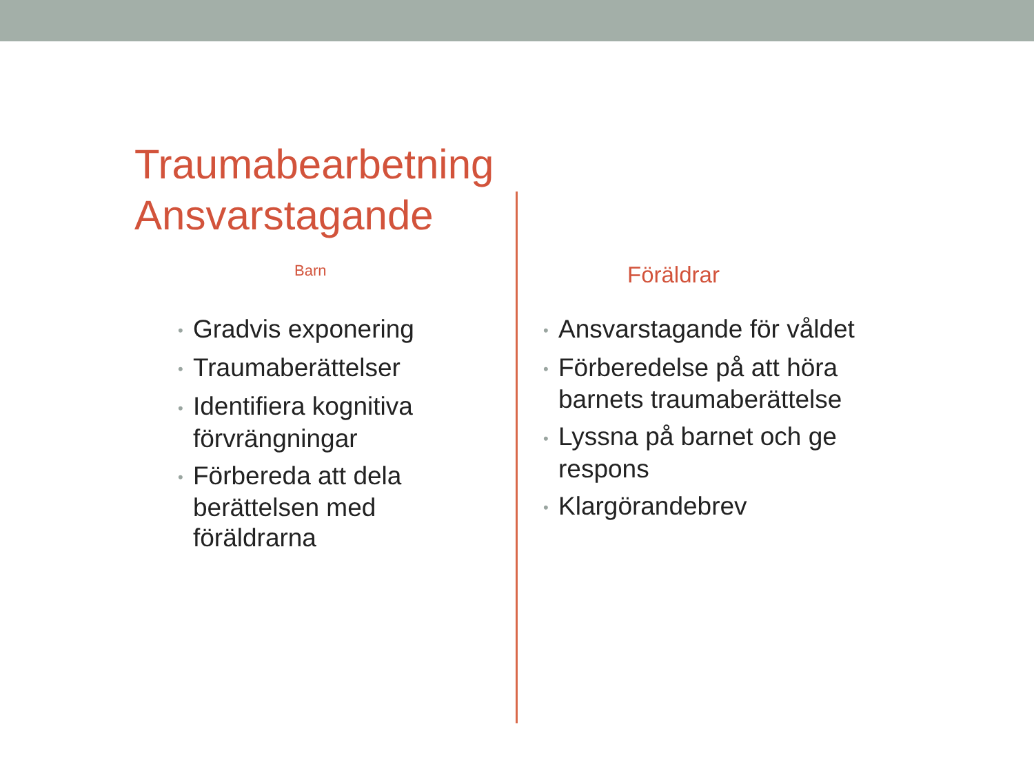Traumabearbetning
Ansvarstagande
Barn
• Gradvis exponering
• Traumaberättelser
• Identifiera kognitiva förvrängningar
• Förbereda att dela berättelsen med föräldrarna
Föräldrar
• Ansvarstagande för våldet
• Förberedelse på att höra barnets traumaberättelse
• Lyssna på barnet och ge respons
• Klargörandebrev